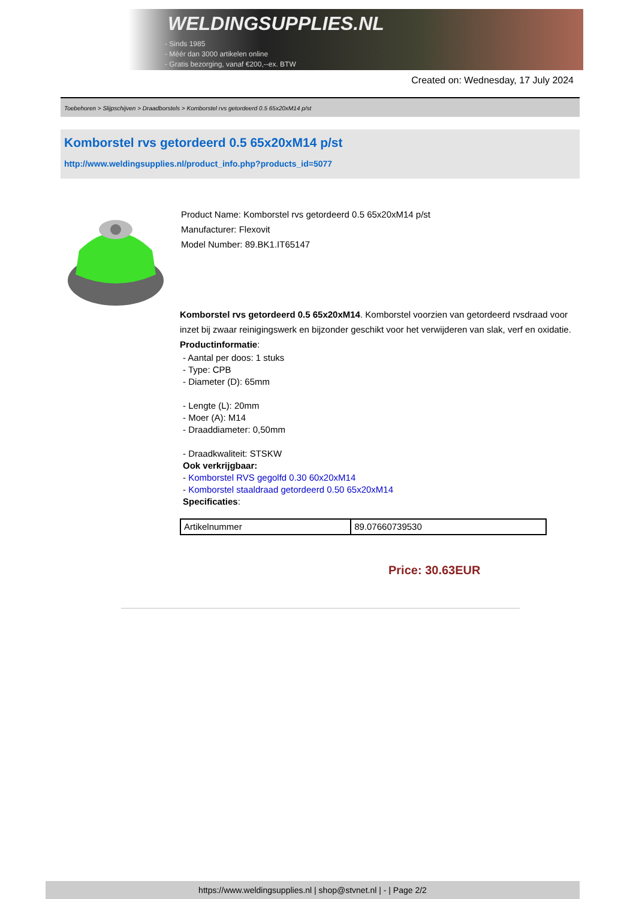WELDINGSUPPLIES.NL
- Sinds 1985
- Méér dan 3000 artikelen online
- Gratis bezorging, vanaf €200,--ex. BTW
Created on: Wednesday, 17 July 2024
Toebehoren > Slijpschijven > Draadborstels > Komborstel rvs getordeerd 0.5 65x20xM14 p/st
Komborstel rvs getordeerd 0.5 65x20xM14 p/st
http://www.weldingsupplies.nl/product_info.php?products_id=5077
Product Name: Komborstel rvs getordeerd 0.5 65x20xM14 p/st
Manufacturer: Flexovit
Model Number: 89.BK1.IT65147
Komborstel rvs getordeerd 0.5 65x20xM14. Komborstel voorzien van getordeerd rvsdraad voor inzet bij zwaar reinigingswerk en bijzonder geschikt voor het verwijderen van slak, verf en oxidatie. Productinformatie:
- Aantal per doos: 1 stuks
- Type: CPB
- Diameter (D): 65mm
- Lengte (L): 20mm
- Moer (A): M14
- Draaddiameter: 0,50mm
- Draadkwaliteit: STSKW
Ook verkrijgbaar:
- Komborstel RVS gegolfd 0.30 60x20xM14
- Komborstel staaldraad getordeerd 0.50 65x20xM14
Specificaties:
| Artikelnummer | 89.07660739530 |
Price: 30.63EUR
https://www.weldingsupplies.nl | shop@stvnet.nl | - | Page 2/2